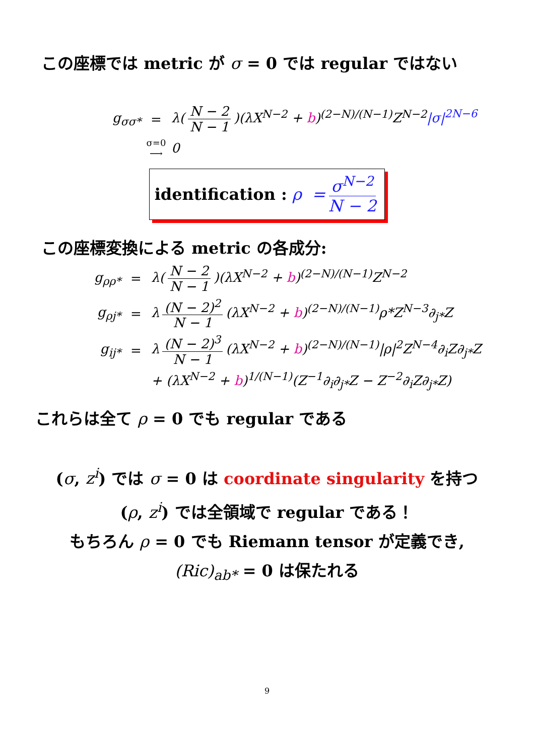この座標では metric が σ = 0 では regular ではない
g<sub>σσ*</sub> = λ(N − 2 N − 1)(λX<sup>N−2</sup> + b)<sup>(2−N)/(N−1)</sup>Z<sup>N−2</sup>|σ|<sup>2N−6</sup>
σ=0 ⟶ 0
identification : ρ = σ<sup>N−2</sup> N − 2
この座標変換による metric の各成分:
g<sub>ρρ*</sub> = λ(N − 2 N − 1)(λX<sup>N−2</sup> + b)<sup>(2−N)/(N−1)</sup>Z<sup>N−2</sup>
g<sub>ρj*</sub> = λ (N − 2)<sup>2</sup> N − 1 (λX<sup>N−2</sup> + b)<sup>(2−N)/(N−1)</sup>ρ*Z<sup>N−3</sup>∂<sub>j*</sub>Z
g<sub>ij*</sub> = λ (N − 2)<sup>3</sup> N − 1 (λX<sup>N−2</sup> + b)<sup>(2−N)/(N−1)</sup>|ρ|<sup>2</sup>Z<sup>N−4</sup>∂<sub>i</sub>Z∂<sub>j*</sub>Z
+ (λX<sup>N−2</sup> + b)<sup>1/(N−1)</sup>(Z<sup>−1</sup>∂<sub>i</sub>∂<sub>j*</sub>Z − Z<sup>−2</sup>∂<sub>i</sub>Z∂<sub>j*</sub>Z)
これらは全て ρ = 0 でも regular である
(σ, z<sup>i</sup>) では σ = 0 は coordinate singularity を持つ
(ρ, z<sup>i</sup>) では全領域で regular である！
もちろん ρ = 0 でも Riemann tensor が定義でき,
(Ric)<sub>ab*</sub> = 0 は保たれる
9